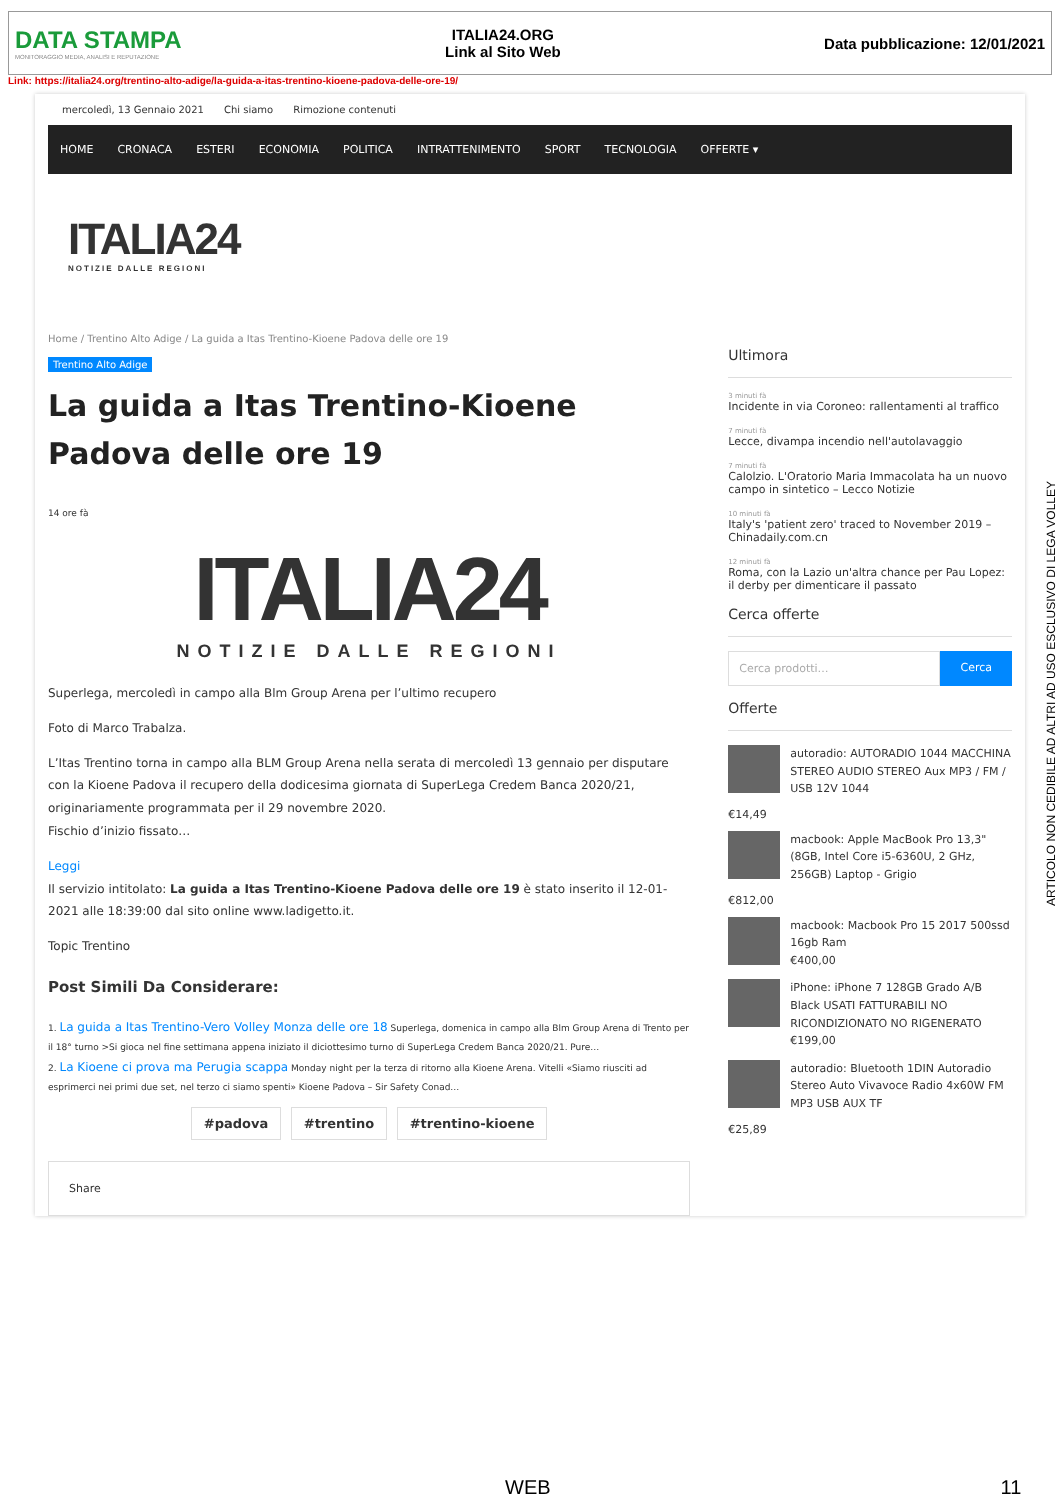DATA STAMPA
MONITORAGGIO MEDIA, ANALISI E REPUTAZIONE
ITALIA24.ORG
Link al Sito Web
Data pubblicazione: 12/01/2021
Link: https://italia24.org/trentino-alto-adige/la-guida-a-itas-trentino-kioene-padova-delle-ore-19/
mercoledì, 13 Gennaio 2021 Chi siamo Rimozione contenuti
HOME CRONACA ESTERI ECONOMIA POLITICA INTRATTENIMENTO SPORT TECNOLOGIA OFFERTE ▾
ITALIA24
NOTIZIE DALLE REGIONI
Home / Trentino Alto Adige / La guida a Itas Trentino-Kioene Padova delle ore 19
Trentino Alto Adige
La guida a Itas Trentino-Kioene Padova delle ore 19
14 ore fà
ITALIA24
NOTIZIE DALLE REGIONI
Superlega, mercoledì in campo alla Blm Group Arena per l’ultimo recupero
Foto di Marco Trabalza.
L’Itas Trentino torna in campo alla BLM Group Arena nella serata di mercoledì 13 gennaio per disputare con la Kioene Padova il recupero della dodicesima giornata di SuperLega Credem Banca 2020/21, originariamente programmata per il 29 novembre 2020.
Fischio d’inizio fissato…
Leggi
Il servizio intitolato: La guida a Itas Trentino-Kioene Padova delle ore 19 è stato inserito il 12-01-2021 alle 18:39:00 dal sito online www.ladigetto.it.
Topic Trentino
Post Simili Da Considerare:
1. La guida a Itas Trentino-Vero Volley Monza delle ore 18 Superlega, domenica in campo alla Blm Group Arena di Trento per il 18° turno >Si gioca nel fine settimana appena iniziato il diciottesimo turno di SuperLega Credem Banca 2020/21. Pure…
2. La Kioene ci prova ma Perugia scappa Monday night per la terza di ritorno alla Kioene Arena. Vitelli «Siamo riusciti ad esprimerci nei primi due set, nel terzo ci siamo spenti» Kioene Padova – Sir Safety Conad…
#padova #trentino #trentino-kioene
Share
Ultimora
3 minuti fà
Incidente in via Coroneo: rallentamenti al traffico
7 minuti fà
Lecce, divampa incendio nell'autolavaggio
7 minuti fà
Calolzio. L'Oratorio Maria Immacolata ha un nuovo campo in sintetico – Lecco Notizie
10 minuti fà
Italy's 'patient zero' traced to November 2019 – Chinadaily.com.cn
12 minuti fà
Roma, con la Lazio un'altra chance per Pau Lopez: il derby per dimenticare il passato
Cerca offerte
Cerca prodotti… Cerca
Offerte
autoradio: AUTORADIO 1044 MACCHINA STEREO AUDIO STEREO Aux MP3 / FM / USB 12V 1044
€14,49
macbook: Apple MacBook Pro 13,3" (8GB, Intel Core i5-6360U, 2 GHz, 256GB) Laptop - Grigio
€812,00
macbook: Macbook Pro 15 2017 500ssd 16gb Ram
€400,00
iPhone: iPhone 7 128GB Grado A/B Black USATI FATTURABILI NO RICONDIZIONATO NO RIGENERATO
€199,00
autoradio: Bluetooth 1DIN Autoradio Stereo Auto Vivavoce Radio 4x60W FM MP3 USB AUX TF
€25,89
ARTICOLO NON CEDIBILE AD ALTRI AD USO ESCLUSIVO DI LEGA VOLLEY
WEB 11